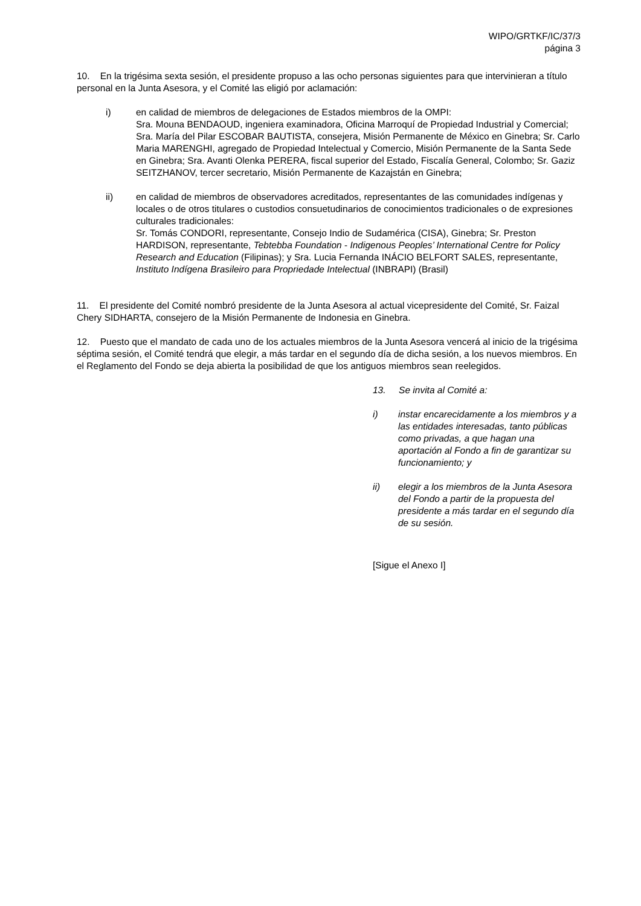WIPO/GRTKF/IC/37/3
página 3
10. En la trigésima sexta sesión, el presidente propuso a las ocho personas siguientes para que intervinieran a título personal en la Junta Asesora, y el Comité las eligió por aclamación:
i) en calidad de miembros de delegaciones de Estados miembros de la OMPI:
Sra. Mouna BENDAOUD, ingeniera examinadora, Oficina Marroquí de Propiedad Industrial y Comercial; Sra. María del Pilar ESCOBAR BAUTISTA, consejera, Misión Permanente de México en Ginebra; Sr. Carlo Maria MARENGHI, agregado de Propiedad Intelectual y Comercio, Misión Permanente de la Santa Sede en Ginebra; Sra. Avanti Olenka PERERA, fiscal superior del Estado, Fiscalía General, Colombo; Sr. Gaziz SEITZHANOV, tercer secretario, Misión Permanente de Kazajstán en Ginebra;
ii) en calidad de miembros de observadores acreditados, representantes de las comunidades indígenas y locales o de otros titulares o custodios consuetudinarios de conocimientos tradicionales o de expresiones culturales tradicionales:
Sr. Tomás CONDORI, representante, Consejo Indio de Sudamérica (CISA), Ginebra; Sr. Preston HARDISON, representante, Tebtebba Foundation - Indigenous Peoples’ International Centre for Policy Research and Education (Filipinas); y Sra. Lucia Fernanda INÁCIO BELFORT SALES, representante, Instituto Indígena Brasileiro para Propriedade Intelectual (INBRAPI) (Brasil)
11. El presidente del Comité nombró presidente de la Junta Asesora al actual vicepresidente del Comité, Sr. Faizal Chery SIDHARTA, consejero de la Misión Permanente de Indonesia en Ginebra.
12. Puesto que el mandato de cada uno de los actuales miembros de la Junta Asesora vencerá al inicio de la trigésima séptima sesión, el Comité tendrá que elegir, a más tardar en el segundo día de dicha sesión, a los nuevos miembros. En el Reglamento del Fondo se deja abierta la posibilidad de que los antiguos miembros sean reelegidos.
13. Se invita al Comité a:
i) instar encarecidamente a los miembros y a las entidades interesadas, tanto públicas como privadas, a que hagan una aportación al Fondo a fin de garantizar su funcionamiento; y
ii) elegir a los miembros de la Junta Asesora del Fondo a partir de la propuesta del presidente a más tardar en el segundo día de su sesión.
[Sigue el Anexo I]